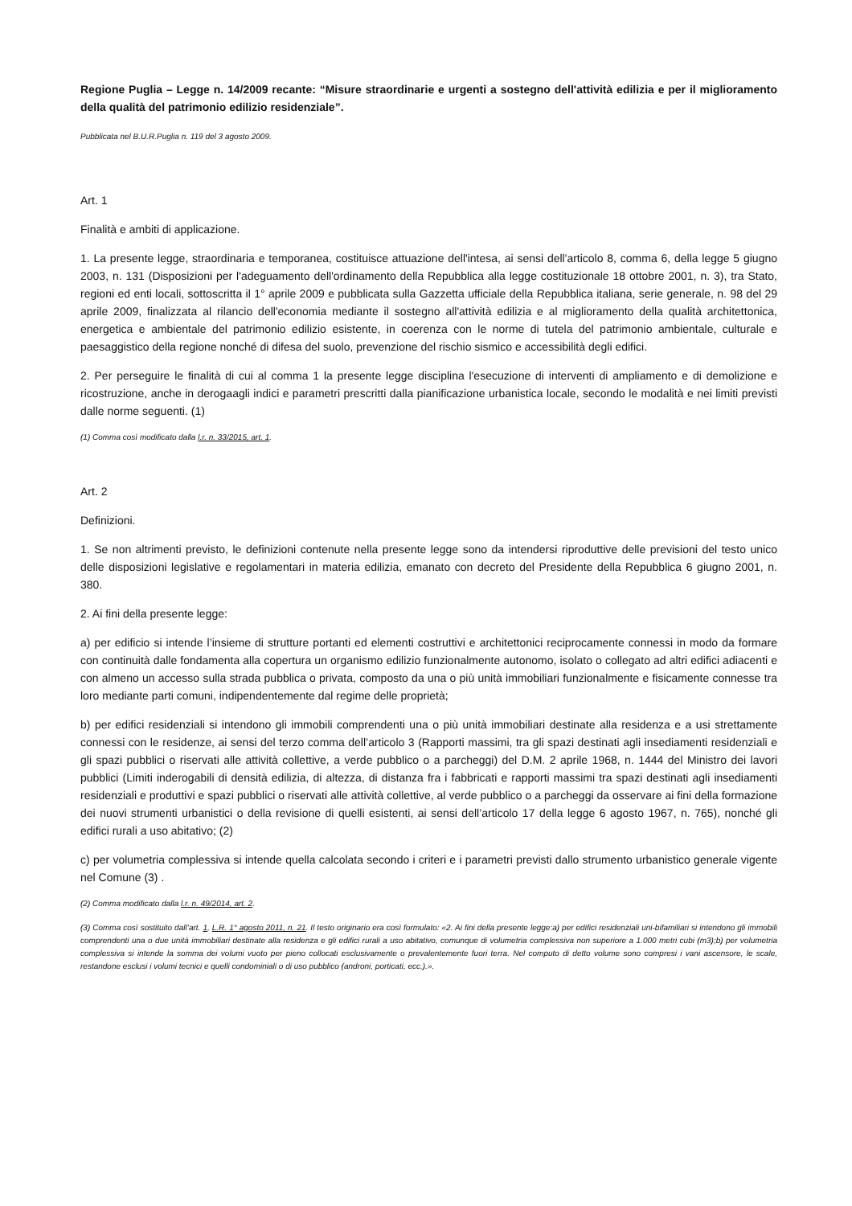Regione Puglia – Legge n. 14/2009 recante: “Misure straordinarie e urgenti a sostegno dell'attività edilizia e per il miglioramento della qualità del patrimonio edilizio residenziale”.
Pubblicata nel B.U.R.Puglia n. 119 del 3 agosto 2009.
Art. 1
Finalità e ambiti di applicazione.
1. La presente legge, straordinaria e temporanea, costituisce attuazione dell'intesa, ai sensi dell'articolo 8, comma 6, della legge 5 giugno 2003, n. 131 (Disposizioni per l'adeguamento dell'ordinamento della Repubblica alla legge costituzionale 18 ottobre 2001, n. 3), tra Stato, regioni ed enti locali, sottoscritta il 1° aprile 2009 e pubblicata sulla Gazzetta ufficiale della Repubblica italiana, serie generale, n. 98 del 29 aprile 2009, finalizzata al rilancio dell'economia mediante il sostegno all'attività edilizia e al miglioramento della qualità architettonica, energetica e ambientale del patrimonio edilizio esistente, in coerenza con le norme di tutela del patrimonio ambientale, culturale e paesaggistico della regione nonché di difesa del suolo, prevenzione del rischio sismico e accessibilità degli edifici.
2. Per perseguire le finalità di cui al comma 1 la presente legge disciplina l'esecuzione di interventi di ampliamento e di demolizione e ricostruzione, anche in derogaagli indici e parametri prescritti dalla pianificazione urbanistica locale, secondo le modalità e nei limiti previsti dalle norme seguenti. (1)
(1) Comma così modificato dalla l.r. n. 33/2015, art. 1.
Art. 2
Definizioni.
1. Se non altrimenti previsto, le definizioni contenute nella presente legge sono da intendersi riproduttive delle previsioni del testo unico delle disposizioni legislative e regolamentari in materia edilizia, emanato con decreto del Presidente della Repubblica 6 giugno 2001, n. 380.
2. Ai fini della presente legge:
a) per edificio si intende l’insieme di strutture portanti ed elementi costruttivi e architettonici reciprocamente connessi in modo da formare con continuità dalle fondamenta alla copertura un organismo edilizio funzionalmente autonomo, isolato o collegato ad altri edifici adiacenti e con almeno un accesso sulla strada pubblica o privata, composto da una o più unità immobiliari funzionalmente e fisicamente connesse tra loro mediante parti comuni, indipendentemente dal regime delle proprietà;
b) per edifici residenziali si intendono gli immobili comprendenti una o più unità immobiliari destinate alla residenza e a usi strettamente connessi con le residenze, ai sensi del terzo comma dell’articolo 3 (Rapporti massimi, tra gli spazi destinati agli insediamenti residenziali e gli spazi pubblici o riservati alle attività collettive, a verde pubblico o a parcheggi) del D.M. 2 aprile 1968, n. 1444 del Ministro dei lavori pubblici (Limiti inderogabili di densità edilizia, di altezza, di distanza fra i fabbricati e rapporti massimi tra spazi destinati agli insediamenti residenziali e produttivi e spazi pubblici o riservati alle attività collettive, al verde pubblico o a parcheggi da osservare ai fini della formazione dei nuovi strumenti urbanistici o della revisione di quelli esistenti, ai sensi dell’articolo 17 della legge 6 agosto 1967, n. 765), nonché gli edifici rurali a uso abitativo; (2)
c) per volumetria complessiva si intende quella calcolata secondo i criteri e i parametri previsti dallo strumento urbanistico generale vigente nel Comune (3) .
(2) Comma modificato dalla l.r. n. 49/2014, art. 2.
(3) Comma così sostituito dall’art. 1, L.R. 1° agosto 2011, n. 21. Il testo originario era così formulato: «2. Ai fini della presente legge:a) per edifici residenziali uni-bifamiliari si intendono gli immobili comprendenti una o due unità immobiliari destinate alla residenza e gli edifici rurali a uso abitativo, comunque di volumetria complessiva non superiore a 1.000 metri cubi (m3);b) per volumetria complessiva si intende la somma dei volumi vuoto per pieno collocati esclusivamente o prevalentemente fuori terra. Nel computo di detto volume sono compresi i vani ascensore, le scale, restandone esclusi i volumi tecnici e quelli condominiali o di uso pubblico (androni, porticati, ecc.).».